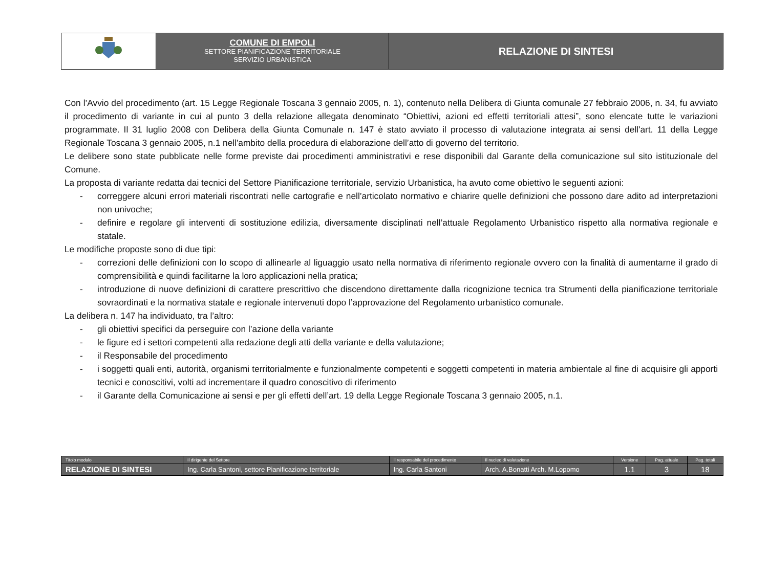| | COMUNE DI EMPOLI SETTORE PIANIFICAZIONE TERRITORIALE SERVIZIO URBANISTICA | RELAZIONE DI SINTESI |
Con l’Avvio del procedimento (art. 15 Legge Regionale Toscana 3 gennaio 2005, n. 1), contenuto nella Delibera di Giunta comunale 27 febbraio 2006, n. 34, fu avviato il procedimento di variante in cui al punto 3 della relazione allegata denominato “Obiettivi, azioni ed effetti territoriali attesi”, sono elencate tutte le variazioni programmate. Il 31 luglio 2008 con Delibera della Giunta Comunale n. 147 è stato avviato il processo di valutazione integrata ai sensi dell'art. 11 della Legge Regionale Toscana 3 gennaio 2005, n.1 nell'ambito della procedura di elaborazione dell’atto di governo del territorio.
Le delibere sono state pubblicate nelle forme previste dai procedimenti amministrativi e rese disponibili dal Garante della comunicazione sul sito istituzionale del Comune.
La proposta di variante redatta dai tecnici del Settore Pianificazione territoriale, servizio Urbanistica, ha avuto come obiettivo le seguenti azioni:
- correggere alcuni errori materiali riscontrati nelle cartografie e nell’articolato normativo e chiarire quelle definizioni che possono dare adito ad interpretazioni non univoche;
- definire e regolare gli interventi di sostituzione edilizia, diversamente disciplinati nell’attuale Regolamento Urbanistico rispetto alla normativa regionale e statale.
Le modifiche proposte sono di due tipi:
- correzioni delle definizioni con lo scopo di allinearle al liguaggio usato nella normativa di riferimento regionale ovvero con la finalità di aumentarne il grado di comprensibilità e quindi facilitarne la loro applicazioni nella pratica;
- introduzione di nuove definizioni di carattere prescrittivo che discendono direttamente dalla ricognizione tecnica tra Strumenti della pianificazione territoriale sovraordinati e la normativa statale e regionale intervenuti dopo l’approvazione del Regolamento urbanistico comunale.
La delibera n. 147 ha individuato, tra l’altro:
- gli obiettivi specifici da perseguire con l’azione della variante
- le figure ed i settori competenti alla redazione degli atti della variante e della valutazione;
- il Responsabile del procedimento
- i soggetti quali enti, autorità, organismi territorialmente e funzionalmente competenti e soggetti competenti in materia ambientale al fine di acquisire gli apporti tecnici e conoscitivi, volti ad incrementare il quadro conoscitivo di riferimento
- il Garante della Comunicazione ai sensi e per gli effetti dell’art. 19 della Legge Regionale Toscana 3 gennaio 2005, n.1.
| Titolo modulo | Il dirigente del Settore | Il responsabile del procedimento | Il nucleo di valutazione | Versione | Pag. attuale | Pag. totali |
| RELAZIONE DI SINTESI | Ing. Carla Santoni, settore Pianificazione territoriale | Ing. Carla Santoni | Arch. A.Bonatti Arch. M.Lopomo | 1.1 | 3 | 18 |